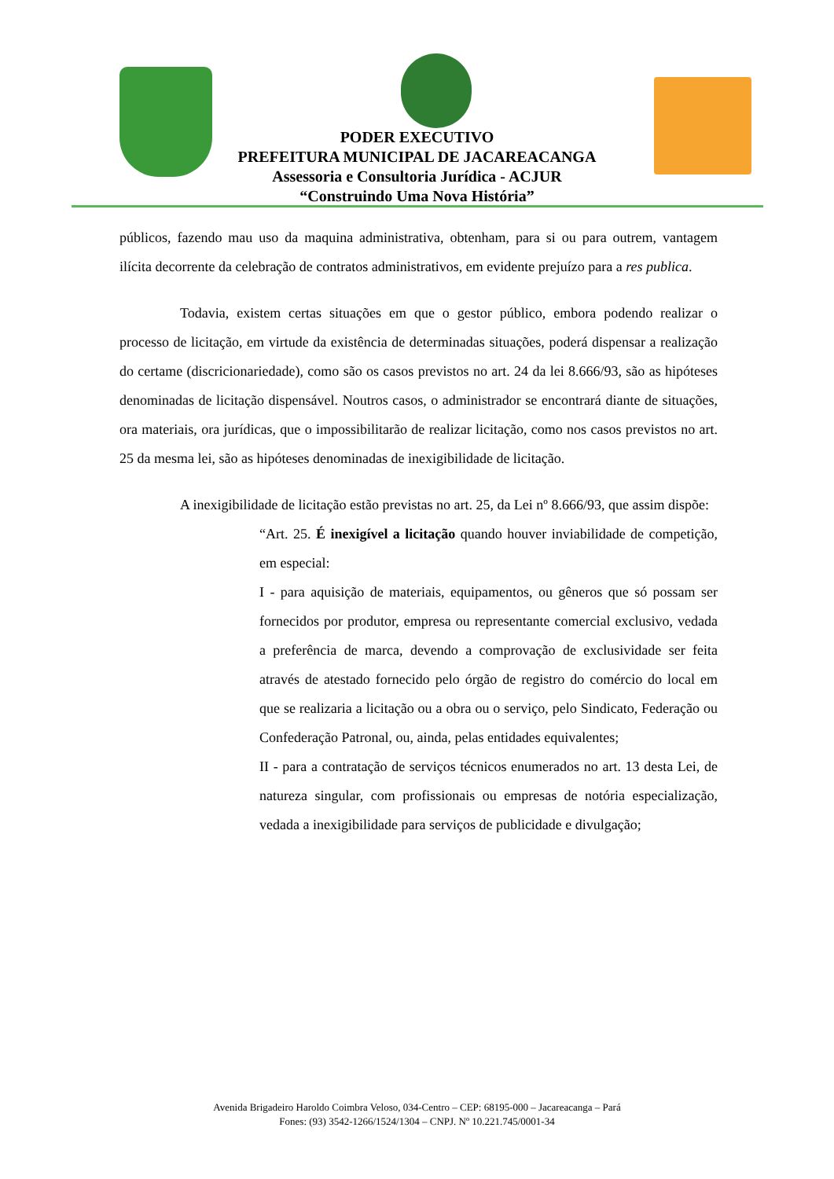PODER EXECUTIVO
PREFEITURA MUNICIPAL DE JACAREACANGA
Assessoria e Consultoria Jurídica - ACJUR
“Construindo Uma Nova História”
públicos, fazendo mau uso da maquina administrativa, obtenham, para si ou para outrem, vantagem ilícita decorrente da celebração de contratos administrativos, em evidente prejuízo para a res publica.
Todavia, existem certas situações em que o gestor público, embora podendo realizar o processo de licitação, em virtude da existência de determinadas situações, poderá dispensar a realização do certame (discricionariedade), como são os casos previstos no art. 24 da lei 8.666/93, são as hipóteses denominadas de licitação dispensável. Noutros casos, o administrador se encontrará diante de situações, ora materiais, ora jurídicas, que o impossibilitarão de realizar licitação, como nos casos previstos no art. 25 da mesma lei, são as hipóteses denominadas de inexigibilidade de licitação.
A inexigibilidade de licitação estão previstas no art. 25, da Lei nº 8.666/93, que assim dispõe:
“Art. 25. É inexigível a licitação quando houver inviabilidade de competição, em especial:
I - para aquisição de materiais, equipamentos, ou gêneros que só possam ser fornecidos por produtor, empresa ou representante comercial exclusivo, vedada a preferência de marca, devendo a comprovação de exclusividade ser feita através de atestado fornecido pelo órgão de registro do comércio do local em que se realizaria a licitação ou a obra ou o serviço, pelo Sindicato, Federação ou Confederação Patronal, ou, ainda, pelas entidades equivalentes;
II - para a contratação de serviços técnicos enumerados no art. 13 desta Lei, de natureza singular, com profissionais ou empresas de notória especialização, vedada a inexigibilidade para serviços de publicidade e divulgação;
Avenida Brigadeiro Haroldo Coimbra Veloso, 034-Centro – CEP: 68195-000 – Jacareacanga – Pará
Fones: (93) 3542-1266/1524/1304 – CNPJ. Nº 10.221.745/0001-34